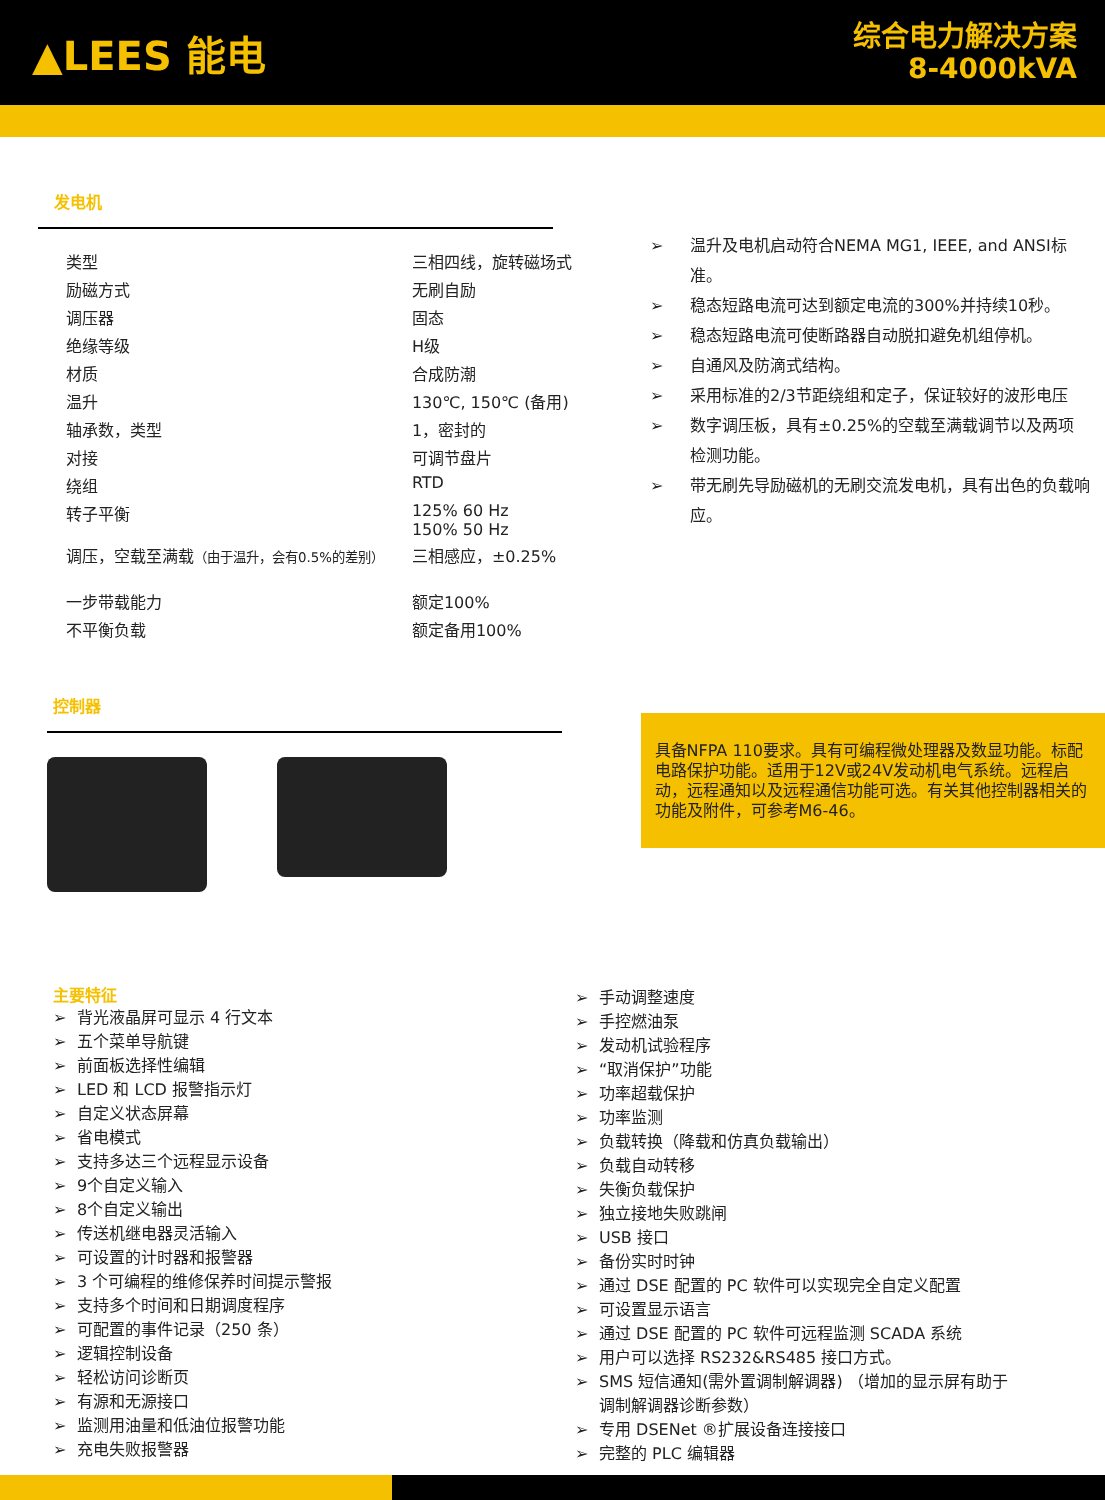▲LEES 能电
综合电力解决方案
8-4000kVA
发电机
| 类型 | 三相四线，旋转磁场式 |
| 励磁方式 | 无刷自励 |
| 调压器 | 固态 |
| 绝缘等级 | H级 |
| 材质 | 合成防潮 |
| 温升 | 130℃, 150℃ (备用) |
| 轴承数，类型 | 1，密封的 |
| 对接 | 可调节盘片 |
| 绕组 | RTD |
| 转子平衡 | 125% 60 Hz 150% 50 Hz |
| 调压，空载至满载 （由于温升，会有0.5%的差别） | 三相感应，±0.25% |
| 一步带载能力 | 额定100% |
| 不平衡负载 | 额定备用100% |
➢ 温升及电机启动符合NEMA MG1, IEEE, and ANSI标准。
➢ 稳态短路电流可达到额定电流的300%并持续10秒。
➢ 稳态短路电流可使断路器自动脱扣避免机组停机。
➢ 自通风及防滴式结构。
➢ 采用标准的2/3节距绕组和定子，保证较好的波形电压
➢ 数字调压板，具有±0.25%的空载至满载调节以及两项检测功能。
➢ 带无刷先导励磁机的无刷交流发电机，具有出色的负载响应。
控制器
具备NFPA 110要求。具有可编程微处理器及数显功能。标配电路保护功能。适用于12V或24V发动机电气系统。远程启动，远程通知以及远程通信功能可选。有关其他控制器相关的功能及附件，可参考M6-46。
主要特征
➢ 背光液晶屏可显示 4 行文本
➢ 五个菜单导航键
➢ 前面板选择性编辑
➢ LED 和 LCD 报警指示灯
➢ 自定义状态屏幕
➢ 省电模式
➢ 支持多达三个远程显示设备
➢ 9个自定义输入
➢ 8个自定义输出
➢ 传送机继电器灵活输入
➢ 可设置的计时器和报警器
➢ 3 个可编程的维修保养时间提示警报
➢ 支持多个时间和日期调度程序
➢ 可配置的事件记录（250 条）
➢ 逻辑控制设备
➢ 轻松访问诊断页
➢ 有源和无源接口
➢ 监测用油量和低油位报警功能
➢ 充电失败报警器
➢ 手动调整速度
➢ 手控燃油泵
➢ 发动机试验程序
➢ “取消保护”功能
➢ 功率超载保护
➢ 功率监测
➢ 负载转换（降载和仿真负载输出）
➢ 负载自动转移
➢ 失衡负载保护
➢ 独立接地失败跳闸
➢ USB 接口
➢ 备份实时时钟
➢ 通过 DSE 配置的 PC 软件可以实现完全自定义配置
➢ 可设置显示语言
➢ 通过 DSE 配置的 PC 软件可远程监测 SCADA 系统
➢ 用户可以选择 RS232&RS485 接口方式。
➢ SMS 短信通知(需外置调制解调器) （增加的显示屏有助于调制解调器诊断参数）
➢ 专用 DSENet ®扩展设备连接接口
➢ 完整的 PLC 编辑器